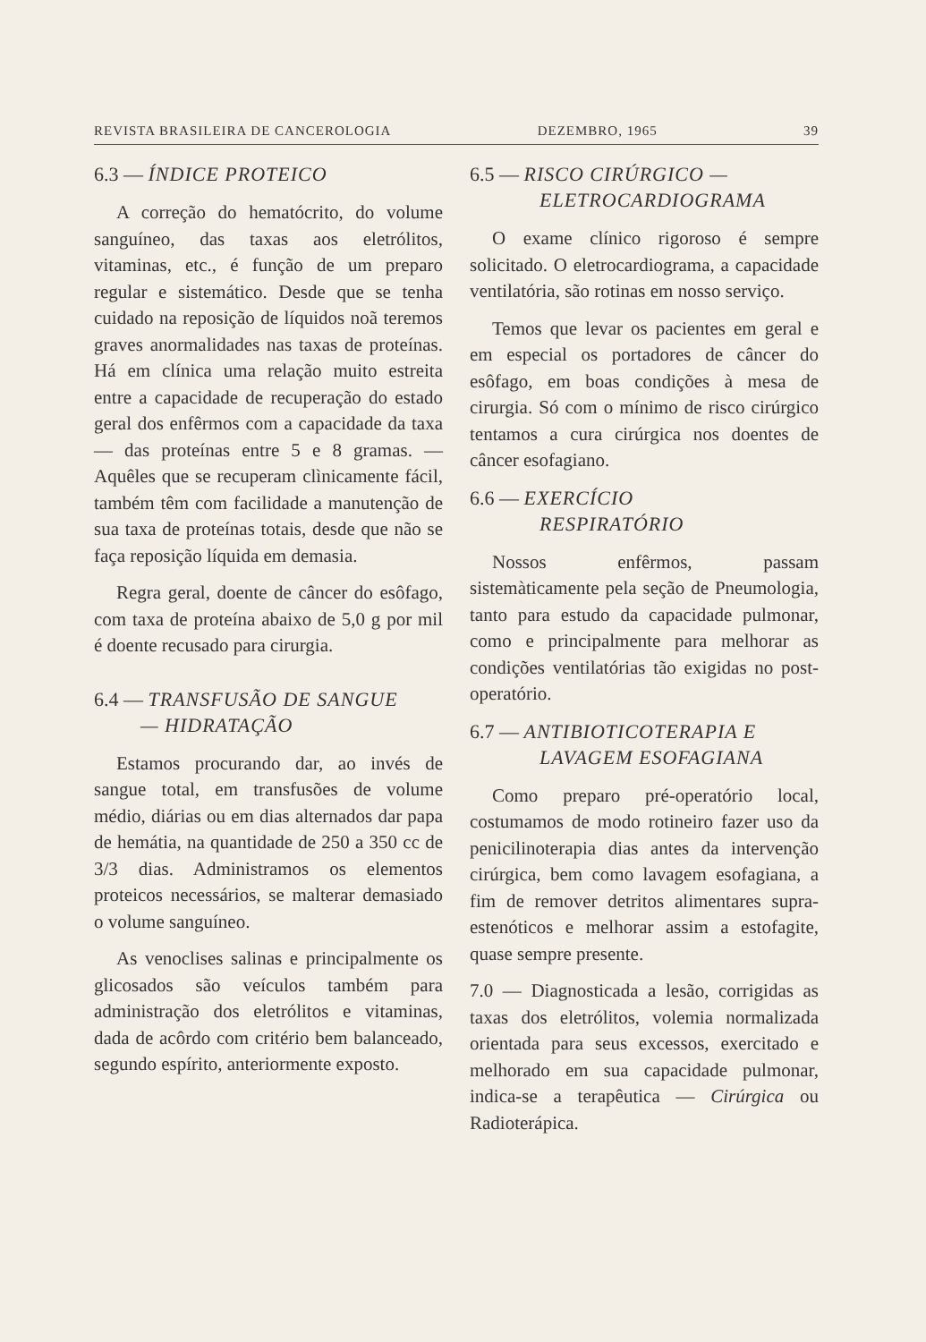REVISTA BRASILEIRA DE CANCEROLOGIA DEZEMBRO, 1965 39
6.3 — ÍNDICE PROTEICO
A correção do hematócrito, do volume sanguíneo, das taxas aos eletrólitos, vitaminas, etc., é função de um preparo regular e sistemático. Desde que se tenha cuidado na reposição de líquidos noã teremos graves anormalidades nas taxas de proteínas. Há em clínica uma relação muito estreita entre a capacidade de recuperação do estado geral dos enfêrmos com a capacidade da taxa — das proteínas entre 5 e 8 gramas. — Aquêles que se recuperam clìnicamente fácil, também têm com facilidade a manutenção de sua taxa de proteínas totais, desde que não se faça reposição líquida em demasia.
Regra geral, doente de câncer do esôfago, com taxa de proteína abaixo de 5,0 g por mil é doente recusado para cirurgia.
6.4 — TRANSFUSÃO DE SANGUE
— HIDRATAÇÃO
Estamos procurando dar, ao invés de sangue total, em transfusões de volume médio, diárias ou em dias alternados dar papa de hemátia, na quantidade de 250 a 350 cc de 3/3 dias. Administramos os elementos proteicos necessários, se malterar demasiado o volume sanguíneo.
As venoclises salinas e principalmente os glicosados são veículos também para administração dos eletrólitos e vitaminas, dada de acôrdo com critério bem balanceado, segundo espírito, anteriormente exposto.
6.5 — RISCO CIRÚRGICO —
ELETROCARDIOGRAMA
O exame clínico rigoroso é sempre solicitado. O eletrocardiograma, a capacidade ventilatória, são rotinas em nosso serviço.
Temos que levar os pacientes em geral e em especial os portadores de câncer do esôfago, em boas condições à mesa de cirurgia. Só com o mínimo de risco cirúrgico tentamos a cura cirúrgica nos doentes de câncer esofagiano.
6.6 — EXERCÍCIO
RESPIRATÓRIO
Nossos enfêrmos, passam sistemàticamente pela seção de Pneumologia, tanto para estudo da capacidade pulmonar, como e principalmente para melhorar as condições ventilatórias tão exigidas no post-operatório.
6.7 — ANTIBIOTICOTERAPIA E
LAVAGEM ESOFAGIANA
Como preparo pré-operatório local, costumamos de modo rotineiro fazer uso da penicilinoterapia dias antes da intervenção cirúrgica, bem como lavagem esofagiana, a fim de remover detritos alimentares supra-estenóticos e melhorar assim a estofagite, quase sempre presente.
7.0 — Diagnosticada a lesão, corrigidas as taxas dos eletrólitos, volemia normalizada orientada para seus excessos, exercitado e melhorado em sua capacidade pulmonar, indica-se a terapêutica — Cirúrgica ou Radioterápica.